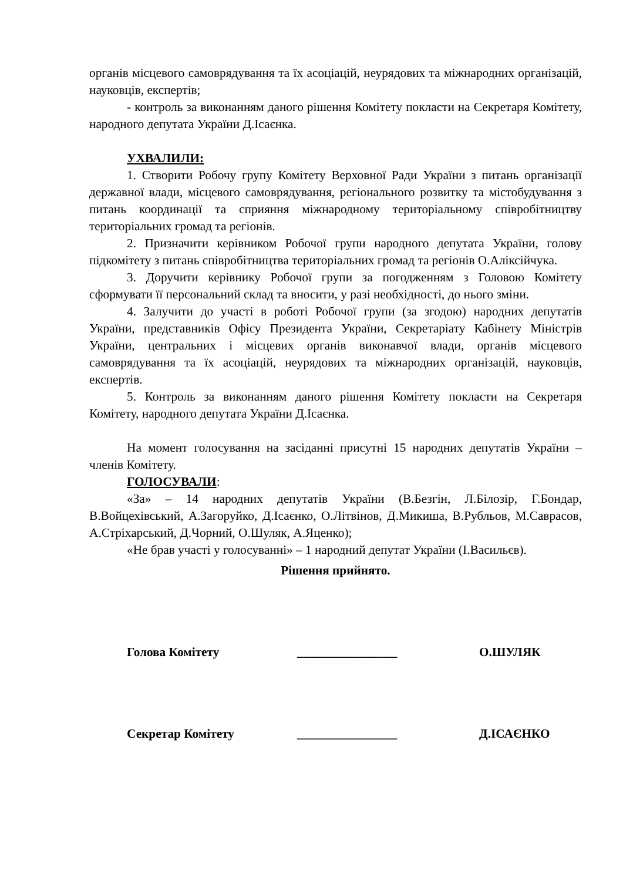органів місцевого самоврядування та їх асоціацій, неурядових та міжнародних організацій, науковців, експертів;
- контроль за виконанням даного рішення Комітету покласти на Секретаря Комітету, народного депутата України Д.Ісаєнка.
УХВАЛИЛИ:
1. Створити Робочу групу Комітету Верховної Ради України з питань організації державної влади, місцевого самоврядування, регіонального розвитку та містобудування з питань координації та сприяння міжнародному територіальному співробітництву територіальних громад та регіонів.
2. Призначити керівником Робочої групи народного депутата України, голову підкомітету з питань співробітництва територіальних громад та регіонів О.Аліксійчука.
3. Доручити керівнику Робочої групи за погодженням з Головою Комітету сформувати її персональний склад та вносити, у разі необхідності, до нього зміни.
4. Залучити до участі в роботі Робочої групи (за згодою) народних депутатів України, представників Офісу Президента України, Секретаріату Кабінету Міністрів України, центральних і місцевих органів виконавчої влади, органів місцевого самоврядування та їх асоціацій, неурядових та міжнародних організацій, науковців, експертів.
5. Контроль за виконанням даного рішення Комітету покласти на Секретаря Комітету, народного депутата України Д.Ісаєнка.
На момент голосування на засіданні присутні 15 народних депутатів України – членів Комітету.
ГОЛОСУВАЛИ:
«За» – 14 народних депутатів України (В.Безгін, Л.Білозір, Г.Бондар, В.Войцехівський, А.Загоруйко, Д.Ісаєнко, О.Літвінов, Д.Микиша, В.Рубльов, М.Саврасов, А.Стріхарський, Д.Чорний, О.Шуляк, А.Яценко);
«Не брав участі у голосуванні» – 1 народний депутат України (І.Васильєв).
Рішення прийнято.
Голова Комітету ________________ О.ШУЛЯК
Секретар Комітету ________________ Д.ІСАЄНКО